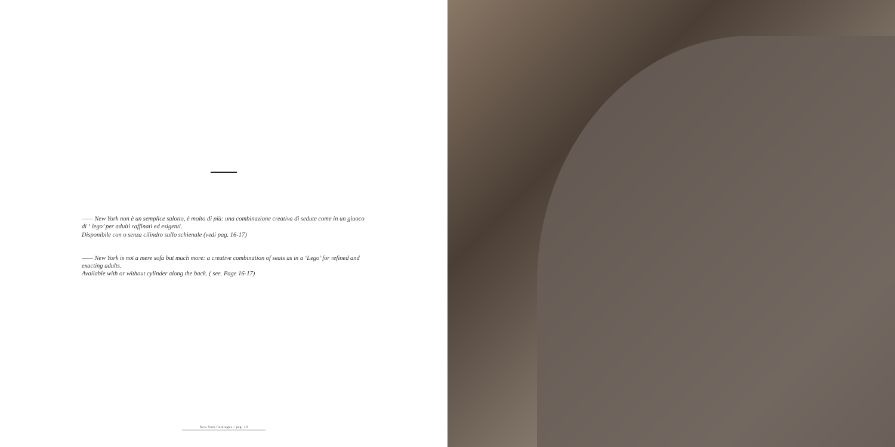—— New York non è un semplice salotto, è molto di più: una combinazione creativa di sedute come in un giuoco di ‘ lego’ per adulti raffinati ed esigenti.
Disponibile con o senza cilindro sullo schienale (vedi pag. 16-17)
—— New York is not a mere sofa but much more: a creative combination of seats as in a ‘Lego’ for refined and exacting adults.
Available with or without cylinder along the back. ( see. Page 16-17)
New York Catalogue / pag. 10